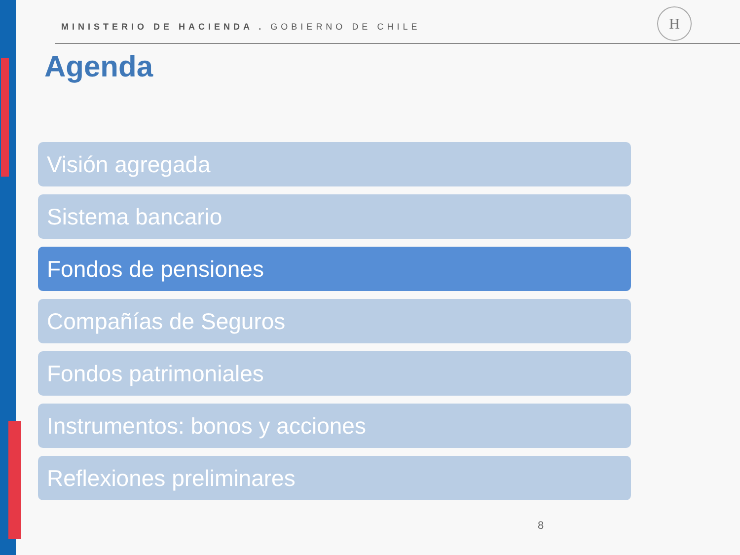MINISTERIO DE HACIENDA . GOBIERNO DE CHILE
H
Agenda
Visión agregada
Sistema bancario
Fondos de pensiones
Compañías de Seguros
Fondos patrimoniales
Instrumentos: bonos y acciones
Reflexiones preliminares
8